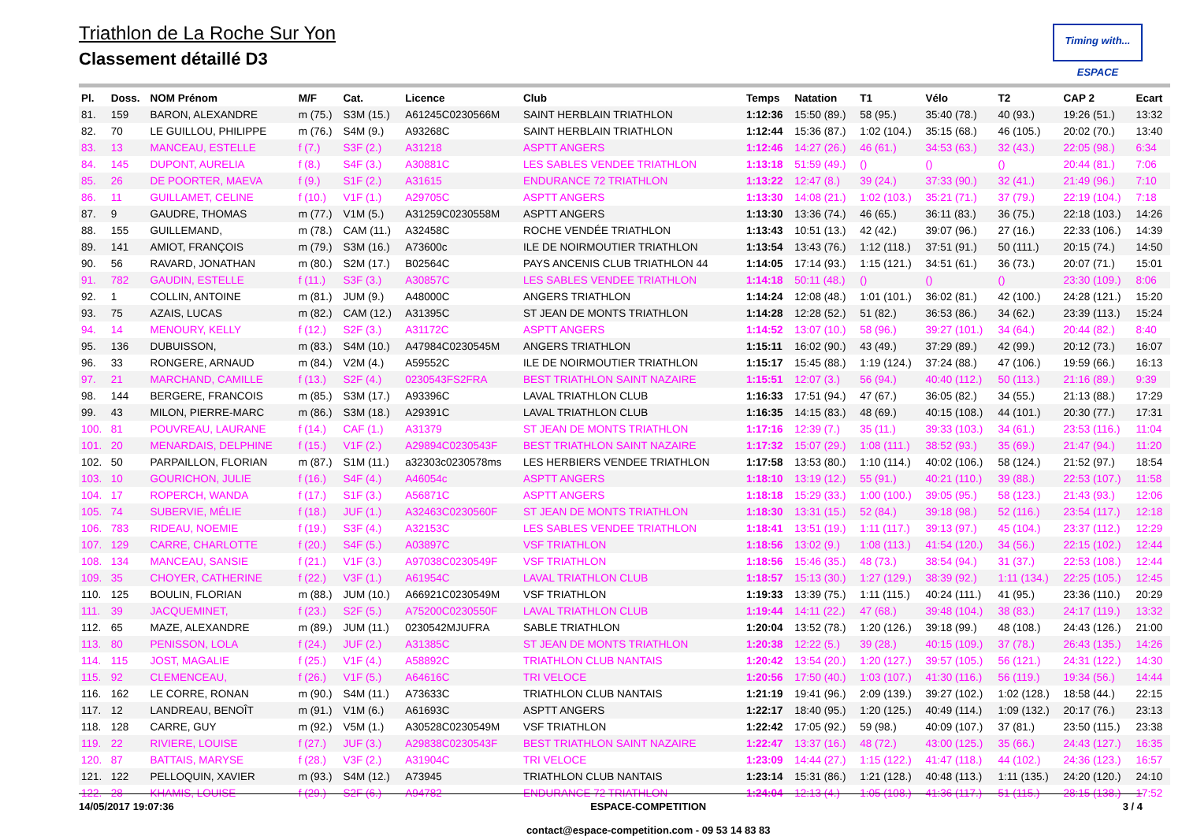Triathlon de La Roche Sur Yon
Classement détaillé D3
Timing with... ESPACE
| Pl. | Doss. | NOM Prénom | M/F | Cat. | Licence | Club | Temps | Natation | T1 | Vélo | T2 | CAP 2 | Ecart |
| --- | --- | --- | --- | --- | --- | --- | --- | --- | --- | --- | --- | --- | --- |
| 81. | 159 | BARON, ALEXANDRE | m (75.) | S3M (15.) | A61245C0230566M | SAINT HERBLAIN TRIATHLON | 1:12:36 | 15:50 (89.) | 58 (95.) | 35:40 (78.) | 40 (93.) | 19:26 (51.) | 13:32 |
| 82. | 70 | LE GUILLOU, PHILIPPE | m (76.) | S4M (9.) | A93268C | SAINT HERBLAIN TRIATHLON | 1:12:44 | 15:36 (87.) | 1:02 (104.) | 35:15 (68.) | 46 (105.) | 20:02 (70.) | 13:40 |
| 83. | 13 | MANCEAU, ESTELLE | f (7.) | S3F (2.) | A31218 | ASPTT ANGERS | 1:12:46 | 14:27 (26.) | 46 (61.) | 34:53 (63.) | 32 (43.) | 22:05 (98.) | 6:34 |
| 84. | 145 | DUPONT, AURELIA | f (8.) | S4F (3.) | A30881C | LES SABLES VENDEE TRIATHLON | 1:13:18 | 51:59 (49.) | () | () | () | 20:44 (81.) | 7:06 |
| 85. | 26 | DE POORTER, MAEVA | f (9.) | S1F (2.) | A31615 | ENDURANCE 72 TRIATHLON | 1:13:22 | 12:47 (8.) | 39 (24.) | 37:33 (90.) | 32 (41.) | 21:49 (96.) | 7:10 |
| 86. | 11 | GUILLAMET, CELINE | f (10.) | V1F (1.) | A29705C | ASPTT ANGERS | 1:13:30 | 14:08 (21.) | 1:02 (103.) | 35:21 (71.) | 37 (79.) | 22:19 (104.) | 7:18 |
| 87. | 9 | GAUDRE, THOMAS | m (77.) | V1M (5.) | A31259C0230558M | ASPTT ANGERS | 1:13:30 | 13:36 (74.) | 46 (65.) | 36:11 (83.) | 36 (75.) | 22:18 (103.) | 14:26 |
| 88. | 155 | GUILLEMAND, | m (78.) | CAM (11.) | A32458C | ROCHE VENDÉE TRIATHLON | 1:13:43 | 10:51 (13.) | 42 (42.) | 39:07 (96.) | 27 (16.) | 22:33 (106.) | 14:39 |
| 89. | 141 | AMIOT, FRANÇOIS | m (79.) | S3M (16.) | A73600c | ILE DE NOIRMOUTIER TRIATHLON | 1:13:54 | 13:43 (76.) | 1:12 (118.) | 37:51 (91.) | 50 (111.) | 20:15 (74.) | 14:50 |
| 90. | 56 | RAVARD, JONATHAN | m (80.) | S2M (17.) | B02564C | PAYS ANCENIS CLUB TRIATHLON 44 | 1:14:05 | 17:14 (93.) | 1:15 (121.) | 34:51 (61.) | 36 (73.) | 20:07 (71.) | 15:01 |
| 91. | 782 | GAUDIN, ESTELLE | f (11.) | S3F (3.) | A30857C | LES SABLES VENDEE TRIATHLON | 1:14:18 | 50:11 (48.) | () | () | () | 23:30 (109.) | 8:06 |
| 92. | 1 | COLLIN, ANTOINE | m (81.) | JUM (9.) | A48000C | ANGERS TRIATHLON | 1:14:24 | 12:08 (48.) | 1:01 (101.) | 36:02 (81.) | 42 (100.) | 24:28 (121.) | 15:20 |
| 93. | 75 | AZAIS, LUCAS | m (82.) | CAM (12.) | A31395C | ST JEAN DE MONTS TRIATHLON | 1:14:28 | 12:28 (52.) | 51 (82.) | 36:53 (86.) | 34 (62.) | 23:39 (113.) | 15:24 |
| 94. | 14 | MENOURY, KELLY | f (12.) | S2F (3.) | A31172C | ASPTT ANGERS | 1:14:52 | 13:07 (10.) | 58 (96.) | 39:27 (101.) | 34 (64.) | 20:44 (82.) | 8:40 |
| 95. | 136 | DUBUISSON, | m (83.) | S4M (10.) | A47984C0230545M | ANGERS TRIATHLON | 1:15:11 | 16:02 (90.) | 43 (49.) | 37:29 (89.) | 42 (99.) | 20:12 (73.) | 16:07 |
| 96. | 33 | RONGERE, ARNAUD | m (84.) | V2M (4.) | A59552C | ILE DE NOIRMOUTIER TRIATHLON | 1:15:17 | 15:45 (88.) | 1:19 (124.) | 37:24 (88.) | 47 (106.) | 19:59 (66.) | 16:13 |
| 97. | 21 | MARCHAND, CAMILLE | f (13.) | S2F (4.) | 0230543FS2FRA | BEST TRIATHLON SAINT NAZAIRE | 1:15:51 | 12:07 (3.) | 56 (94.) | 40:40 (112.) | 50 (113.) | 21:16 (89.) | 9:39 |
| 98. | 144 | BERGERE, FRANCOIS | m (85.) | S3M (17.) | A93396C | LAVAL TRIATHLON CLUB | 1:16:33 | 17:51 (94.) | 47 (67.) | 36:05 (82.) | 34 (55.) | 21:13 (88.) | 17:29 |
| 99. | 43 | MILON, PIERRE-MARC | m (86.) | S3M (18.) | A29391C | LAVAL TRIATHLON CLUB | 1:16:35 | 14:15 (83.) | 48 (69.) | 40:15 (108.) | 44 (101.) | 20:30 (77.) | 17:31 |
| 100. | 81 | POUVREAU, LAURANE | f (14.) | CAF (1.) | A31379 | ST JEAN DE MONTS TRIATHLON | 1:17:16 | 12:39 (7.) | 35 (11.) | 39:33 (103.) | 34 (61.) | 23:53 (116.) | 11:04 |
| 101. | 20 | MENARDAIS, DELPHINE | f (15.) | V1F (2.) | A29894C0230543F | BEST TRIATHLON SAINT NAZAIRE | 1:17:32 | 15:07 (29.) | 1:08 (111.) | 38:52 (93.) | 35 (69.) | 21:47 (94.) | 11:20 |
| 102. | 50 | PARPAILLON, FLORIAN | m (87.) | S1M (11.) | a32303c0230578ms | LES HERBIERS VENDEE TRIATHLON | 1:17:58 | 13:53 (80.) | 1:10 (114.) | 40:02 (106.) | 58 (124.) | 21:52 (97.) | 18:54 |
| 103. | 10 | GOURICHON, JULIE | f (16.) | S4F (4.) | A46054c | ASPTT ANGERS | 1:18:10 | 13:19 (12.) | 55 (91.) | 40:21 (110.) | 39 (88.) | 22:53 (107.) | 11:58 |
| 104. | 17 | ROPERCH, WANDA | f (17.) | S1F (3.) | A56871C | ASPTT ANGERS | 1:18:18 | 15:29 (33.) | 1:00 (100.) | 39:05 (95.) | 58 (123.) | 21:43 (93.) | 12:06 |
| 105. | 74 | SUBERVIE, MÉLIE | f (18.) | JUF (1.) | A32463C0230560F | ST JEAN DE MONTS TRIATHLON | 1:18:30 | 13:31 (15.) | 52 (84.) | 39:18 (98.) | 52 (116.) | 23:54 (117.) | 12:18 |
| 106. | 783 | RIDEAU, NOEMIE | f (19.) | S3F (4.) | A32153C | LES SABLES VENDEE TRIATHLON | 1:18:41 | 13:51 (19.) | 1:11 (117.) | 39:13 (97.) | 45 (104.) | 23:37 (112.) | 12:29 |
| 107. | 129 | CARRE, CHARLOTTE | f (20.) | S4F (5.) | A03897C | VSF TRIATHLON | 1:18:56 | 13:02 (9.) | 1:08 (113.) | 41:54 (120.) | 34 (56.) | 22:15 (102.) | 12:44 |
| 108. | 134 | MANCEAU, SANSIE | f (21.) | V1F (3.) | A97038C0230549F | VSF TRIATHLON | 1:18:56 | 15:46 (35.) | 48 (73.) | 38:54 (94.) | 31 (37.) | 22:53 (108.) | 12:44 |
| 109. | 35 | CHOYER, CATHERINE | f (22.) | V3F (1.) | A61954C | LAVAL TRIATHLON CLUB | 1:18:57 | 15:13 (30.) | 1:27 (129.) | 38:39 (92.) | 1:11 (134.) | 22:25 (105.) | 12:45 |
| 110. | 125 | BOULIN, FLORIAN | m (88.) | JUM (10.) | A66921C0230549M | VSF TRIATHLON | 1:19:33 | 13:39 (75.) | 1:11 (115.) | 40:24 (111.) | 41 (95.) | 23:36 (110.) | 20:29 |
| 111. | 39 | JACQUEMINET, | f (23.) | S2F (5.) | A75200C0230550F | LAVAL TRIATHLON CLUB | 1:19:44 | 14:11 (22.) | 47 (68.) | 39:48 (104.) | 38 (83.) | 24:17 (119.) | 13:32 |
| 112. | 65 | MAZE, ALEXANDRE | m (89.) | JUM (11.) | 0230542MJUFRA | SABLE TRIATHLON | 1:20:04 | 13:52 (78.) | 1:20 (126.) | 39:18 (99.) | 48 (108.) | 24:43 (126.) | 21:00 |
| 113. | 80 | PENISSON, LOLA | f (24.) | JUF (2.) | A31385C | ST JEAN DE MONTS TRIATHLON | 1:20:38 | 12:22 (5.) | 39 (28.) | 40:15 (109.) | 37 (78.) | 26:43 (135.) | 14:26 |
| 114. | 115 | JOST, MAGALIE | f (25.) | V1F (4.) | A58892C | TRIATHLON CLUB NANTAIS | 1:20:42 | 13:54 (20.) | 1:20 (127.) | 39:57 (105.) | 56 (121.) | 24:31 (122.) | 14:30 |
| 115. | 92 | CLEMENCEAU, | f (26.) | V1F (5.) | A64616C | TRI VELOCE | 1:20:56 | 17:50 (40.) | 1:03 (107.) | 41:30 (116.) | 56 (119.) | 19:34 (56.) | 14:44 |
| 116. | 162 | LE CORRE, RONAN | m (90.) | S4M (11.) | A73633C | TRIATHLON CLUB NANTAIS | 1:21:19 | 19:41 (96.) | 2:09 (139.) | 39:27 (102.) | 1:02 (128.) | 18:58 (44.) | 22:15 |
| 117. | 12 | LANDREAU, BENOÎT | m (91.) | V1M (6.) | A61693C | ASPTT ANGERS | 1:22:17 | 18:40 (95.) | 1:20 (125.) | 40:49 (114.) | 1:09 (132.) | 20:17 (76.) | 23:13 |
| 118. | 128 | CARRE, GUY | m (92.) | V5M (1.) | A30528C0230549M | VSF TRIATHLON | 1:22:42 | 17:05 (92.) | 59 (98.) | 40:09 (107.) | 37 (81.) | 23:50 (115.) | 23:38 |
| 119. | 22 | RIVIERE, LOUISE | f (27.) | JUF (3.) | A29838C0230543F | BEST TRIATHLON SAINT NAZAIRE | 1:22:47 | 13:37 (16.) | 48 (72.) | 43:00 (125.) | 35 (66.) | 24:43 (127.) | 16:35 |
| 120. | 87 | BATTAIS, MARYSE | f (28.) | V3F (2.) | A31904C | TRI VELOCE | 1:23:09 | 14:44 (27.) | 1:15 (122.) | 41:47 (118.) | 44 (102.) | 24:36 (123.) | 16:57 |
| 121. | 122 | PELLOQUIN, XAVIER | m (93.) | S4M (12.) | A73945 | TRIATHLON CLUB NANTAIS | 1:23:14 | 15:31 (86.) | 1:21 (128.) | 40:48 (113.) | 1:11 (135.) | 24:20 (120.) | 24:10 |
| 122. | 28 | KHAMIS, LOUISE | f (29.) | S2F (6.) | A94782 | ENDURANCE 72 TRIATHLON | 1:24:04 | 12:13 (4.) | 1:05 (108.) | 41:36 (117.) | 51 (115.) | 28:15 (138.) | 17:52 |
14/05/2017 19:07:36 ESPACE-COMPETITION
contact@espace-competition.com - 09 53 14 83 83 3 / 4